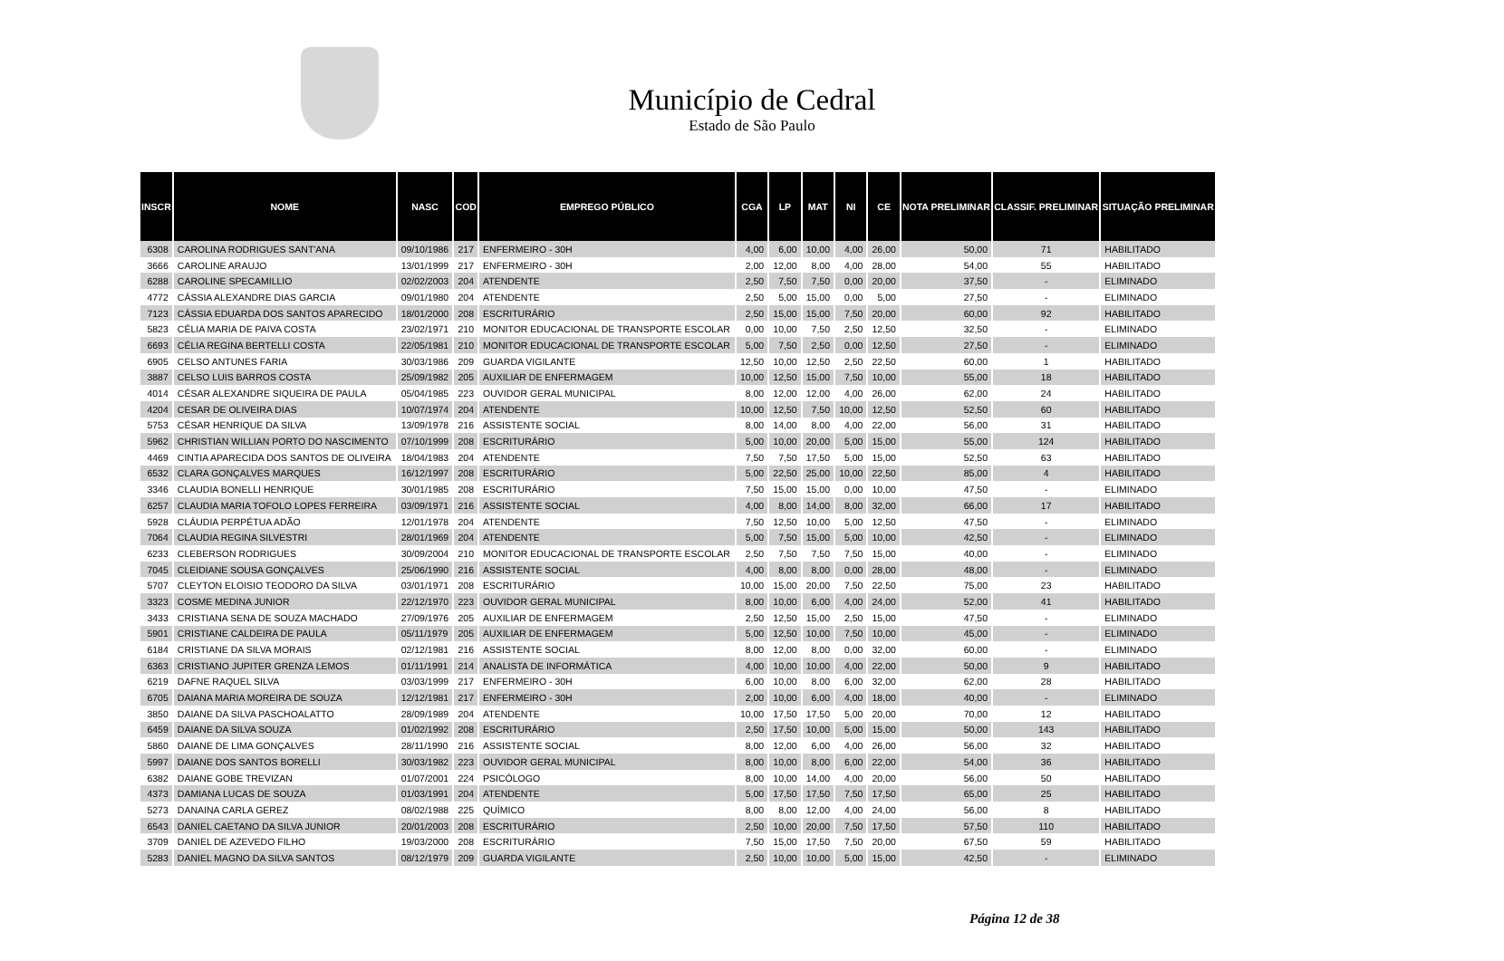Município de Cedral
Estado de São Paulo
| INSCR | NOME | NASC | COD | EMPREGO PÚBLICO | CGA | LP | MAT | NI | CE | NOTA PRELIMINAR | CLASSIF. PRELIMINAR | SITUAÇÃO PRELIMINAR |
| --- | --- | --- | --- | --- | --- | --- | --- | --- | --- | --- | --- | --- |
| 6308 | CAROLINA RODRIGUES SANT'ANA | 09/10/1986 | 217 | ENFERMEIRO - 30H | 4,00 | 6,00 | 10,00 | 4,00 | 26,00 | 50,00 | 71 | HABILITADO |
| 3666 | CAROLINE ARAUJO | 13/01/1999 | 217 | ENFERMEIRO - 30H | 2,00 | 12,00 | 8,00 | 4,00 | 28,00 | 54,00 | 55 | HABILITADO |
| 6288 | CAROLINE SPECAMILLIO | 02/02/2003 | 204 | ATENDENTE | 2,50 | 7,50 | 7,50 | 0,00 | 20,00 | 37,50 | - | ELIMINADO |
| 4772 | CÁSSIA ALEXANDRE DIAS GARCIA | 09/01/1980 | 204 | ATENDENTE | 2,50 | 5,00 | 15,00 | 0,00 | 5,00 | 27,50 | - | ELIMINADO |
| 7123 | CÁSSIA EDUARDA DOS SANTOS APARECIDO | 18/01/2000 | 208 | ESCRITURÁRIO | 2,50 | 15,00 | 15,00 | 7,50 | 20,00 | 60,00 | 92 | HABILITADO |
| 5823 | CÉLIA MARIA DE PAIVA COSTA | 23/02/1971 | 210 | MONITOR EDUCACIONAL DE TRANSPORTE ESCOLAR | 0,00 | 10,00 | 7,50 | 2,50 | 12,50 | 32,50 | - | ELIMINADO |
| 6693 | CÉLIA REGINA BERTELLI COSTA | 22/05/1981 | 210 | MONITOR EDUCACIONAL DE TRANSPORTE ESCOLAR | 5,00 | 7,50 | 2,50 | 0,00 | 12,50 | 27,50 | - | ELIMINADO |
| 6905 | CELSO ANTUNES FARIA | 30/03/1986 | 209 | GUARDA VIGILANTE | 12,50 | 10,00 | 12,50 | 2,50 | 22,50 | 60,00 | 1 | HABILITADO |
| 3887 | CELSO LUIS BARROS COSTA | 25/09/1982 | 205 | AUXILIAR DE ENFERMAGEM | 10,00 | 12,50 | 15,00 | 7,50 | 10,00 | 55,00 | 18 | HABILITADO |
| 4014 | CÉSAR ALEXANDRE SIQUEIRA DE PAULA | 05/04/1985 | 223 | OUVIDOR GERAL MUNICIPAL | 8,00 | 12,00 | 12,00 | 4,00 | 26,00 | 62,00 | 24 | HABILITADO |
| 4204 | CESAR DE OLIVEIRA DIAS | 10/07/1974 | 204 | ATENDENTE | 10,00 | 12,50 | 7,50 | 10,00 | 12,50 | 52,50 | 60 | HABILITADO |
| 5753 | CÉSAR HENRIQUE DA SILVA | 13/09/1978 | 216 | ASSISTENTE SOCIAL | 8,00 | 14,00 | 8,00 | 4,00 | 22,00 | 56,00 | 31 | HABILITADO |
| 5962 | CHRISTIAN WILLIAN PORTO DO NASCIMENTO | 07/10/1999 | 208 | ESCRITURÁRIO | 5,00 | 10,00 | 20,00 | 5,00 | 15,00 | 55,00 | 124 | HABILITADO |
| 4469 | CINTIA APARECIDA DOS SANTOS DE OLIVEIRA | 18/04/1983 | 204 | ATENDENTE | 7,50 | 7,50 | 17,50 | 5,00 | 15,00 | 52,50 | 63 | HABILITADO |
| 6532 | CLARA GONÇALVES MARQUES | 16/12/1997 | 208 | ESCRITURÁRIO | 5,00 | 22,50 | 25,00 | 10,00 | 22,50 | 85,00 | 4 | HABILITADO |
| 3346 | CLAUDIA BONELLI HENRIQUE | 30/01/1985 | 208 | ESCRITURÁRIO | 7,50 | 15,00 | 15,00 | 0,00 | 10,00 | 47,50 | - | ELIMINADO |
| 6257 | CLAUDIA MARIA TOFOLO LOPES FERREIRA | 03/09/1971 | 216 | ASSISTENTE SOCIAL | 4,00 | 8,00 | 14,00 | 8,00 | 32,00 | 66,00 | 17 | HABILITADO |
| 5928 | CLÁUDIA PERPÉTUA ADÃO | 12/01/1978 | 204 | ATENDENTE | 7,50 | 12,50 | 10,00 | 5,00 | 12,50 | 47,50 | - | ELIMINADO |
| 7064 | CLAUDIA REGINA SILVESTRI | 28/01/1969 | 204 | ATENDENTE | 5,00 | 7,50 | 15,00 | 5,00 | 10,00 | 42,50 | - | ELIMINADO |
| 6233 | CLEBERSON RODRIGUES | 30/09/2004 | 210 | MONITOR EDUCACIONAL DE TRANSPORTE ESCOLAR | 2,50 | 7,50 | 7,50 | 7,50 | 15,00 | 40,00 | - | ELIMINADO |
| 7045 | CLEIDIANE SOUSA GONÇALVES | 25/06/1990 | 216 | ASSISTENTE SOCIAL | 4,00 | 8,00 | 8,00 | 0,00 | 28,00 | 48,00 | - | ELIMINADO |
| 5707 | CLEYTON ELOISIO TEODORO DA SILVA | 03/01/1971 | 208 | ESCRITURÁRIO | 10,00 | 15,00 | 20,00 | 7,50 | 22,50 | 75,00 | 23 | HABILITADO |
| 3323 | COSME MEDINA JUNIOR | 22/12/1970 | 223 | OUVIDOR GERAL MUNICIPAL | 8,00 | 10,00 | 6,00 | 4,00 | 24,00 | 52,00 | 41 | HABILITADO |
| 3433 | CRISTIANA SENA DE SOUZA MACHADO | 27/09/1976 | 205 | AUXILIAR DE ENFERMAGEM | 2,50 | 12,50 | 15,00 | 2,50 | 15,00 | 47,50 | - | ELIMINADO |
| 5901 | CRISTIANE CALDEIRA DE PAULA | 05/11/1979 | 205 | AUXILIAR DE ENFERMAGEM | 5,00 | 12,50 | 10,00 | 7,50 | 10,00 | 45,00 | - | ELIMINADO |
| 6184 | CRISTIANE DA SILVA MORAIS | 02/12/1981 | 216 | ASSISTENTE SOCIAL | 8,00 | 12,00 | 8,00 | 0,00 | 32,00 | 60,00 | - | ELIMINADO |
| 6363 | CRISTIANO JUPITER GRENZA LEMOS | 01/11/1991 | 214 | ANALISTA DE INFORMÁTICA | 4,00 | 10,00 | 10,00 | 4,00 | 22,00 | 50,00 | 9 | HABILITADO |
| 6219 | DAFNE RAQUEL SILVA | 03/03/1999 | 217 | ENFERMEIRO - 30H | 6,00 | 10,00 | 8,00 | 6,00 | 32,00 | 62,00 | 28 | HABILITADO |
| 6705 | DAIANA MARIA MOREIRA DE SOUZA | 12/12/1981 | 217 | ENFERMEIRO - 30H | 2,00 | 10,00 | 6,00 | 4,00 | 18,00 | 40,00 | - | ELIMINADO |
| 3850 | DAIANE DA SILVA PASCHOALATTO | 28/09/1989 | 204 | ATENDENTE | 10,00 | 17,50 | 17,50 | 5,00 | 20,00 | 70,00 | 12 | HABILITADO |
| 6459 | DAIANE DA SILVA SOUZA | 01/02/1992 | 208 | ESCRITURÁRIO | 2,50 | 17,50 | 10,00 | 5,00 | 15,00 | 50,00 | 143 | HABILITADO |
| 5860 | DAIANE DE LIMA GONÇALVES | 28/11/1990 | 216 | ASSISTENTE SOCIAL | 8,00 | 12,00 | 6,00 | 4,00 | 26,00 | 56,00 | 32 | HABILITADO |
| 5997 | DAIANE DOS SANTOS BORELLI | 30/03/1982 | 223 | OUVIDOR GERAL MUNICIPAL | 8,00 | 10,00 | 8,00 | 6,00 | 22,00 | 54,00 | 36 | HABILITADO |
| 6382 | DAIANE GOBE TREVIZAN | 01/07/2001 | 224 | PSICÓLOGO | 8,00 | 10,00 | 14,00 | 4,00 | 20,00 | 56,00 | 50 | HABILITADO |
| 4373 | DAMIANA LUCAS DE SOUZA | 01/03/1991 | 204 | ATENDENTE | 5,00 | 17,50 | 17,50 | 7,50 | 17,50 | 65,00 | 25 | HABILITADO |
| 5273 | DANAINA CARLA GEREZ | 08/02/1988 | 225 | QUÍMICO | 8,00 | 8,00 | 12,00 | 4,00 | 24,00 | 56,00 | 8 | HABILITADO |
| 6543 | DANIEL CAETANO DA SILVA JUNIOR | 20/01/2003 | 208 | ESCRITURÁRIO | 2,50 | 10,00 | 20,00 | 7,50 | 17,50 | 57,50 | 110 | HABILITADO |
| 3709 | DANIEL DE AZEVEDO FILHO | 19/03/2000 | 208 | ESCRITURÁRIO | 7,50 | 15,00 | 17,50 | 7,50 | 20,00 | 67,50 | 59 | HABILITADO |
| 5283 | DANIEL MAGNO DA SILVA SANTOS | 08/12/1979 | 209 | GUARDA VIGILANTE | 2,50 | 10,00 | 10,00 | 5,00 | 15,00 | 42,50 | - | ELIMINADO |
Página 12 de 38